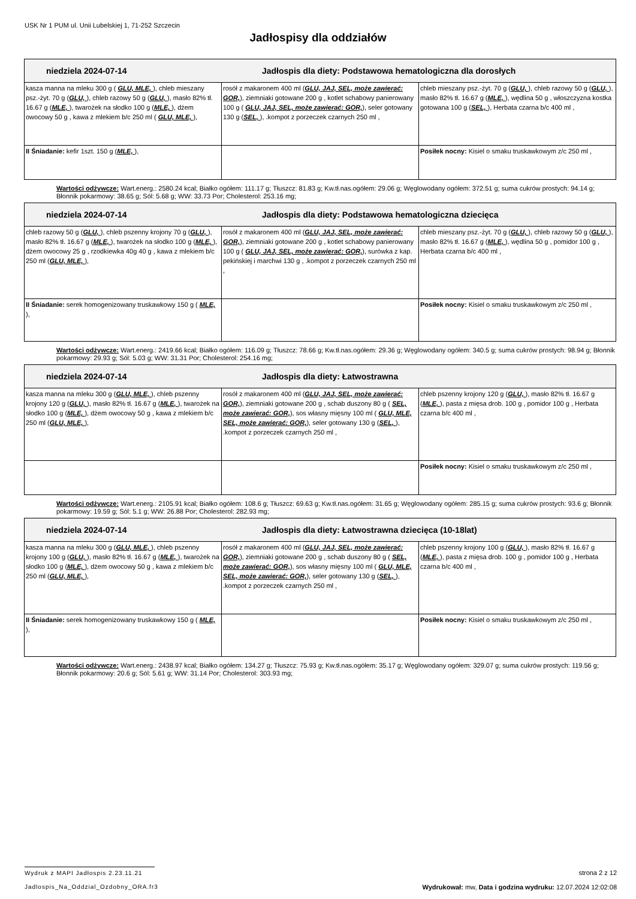USK Nr 1 PUM ul. Unii Lubelskiej 1, 71-252 Szczecin
Jadłospisy dla oddziałów
| niedziela 2024-07-14 Jadłospis dla diety: Podstawowa hematologiczna dla dorosłych | | |
| kasza manna na mleku 300 g ( GLU, MLE, ), chleb mieszany psz.-żyt. 70 g ( GLU, ), chleb razowy 50 g ( GLU, ), masło 82% tł. 16.67 g ( MLE, ), twarożek na słodko 100 g ( MLE, ), dżem owocowy 50 g , kawa z mlekiem b/c 250 ml ( GLU, MLE, ), | rosół z makaronem 400 ml ( GLU, JAJ, SEL, może zawierać: GOR, ), ziemniaki gotowane 200 g , kotlet schabowy panierowany 100 g ( GLU, JAJ, SEL, może zawierać: GOR, ), seler gotowany 130 g ( SEL, ), .kompot z porzeczek czarnych 250 ml , | chleb mieszany psz.-żyt. 70 g ( GLU, ), chleb razowy 50 g ( GLU, ), masło 82% tł. 16.67 g ( MLE, ), wędlina 50 g , włoszczyzna kostka gotowana 100 g ( SEL, ), Herbata czarna b/c 400 ml , |
| II Śniadanie: kefir 1szt. 150 g ( MLE, ), | | Posiłek nocny: Kisiel o smaku truskawkowym z/c 250 ml , |
Wartości odżywcze: Wart.energ.: 2580.24 kcal; Białko ogółem: 111.17 g; Tłuszcz: 81.83 g; Kw.tł.nas.ogółem: 29.06 g; Węglowodany ogółem: 372.51 g; suma cukrów prostych: 94.14 g; Błonnik pokarmowy: 38.65 g; Sól: 5.68 g; WW: 33.73 Por; Cholesterol: 253.16 mg;
| niedziela 2024-07-14 Jadłospis dla diety: Podstawowa hematologiczna dziecięca | | |
| chleb razowy 50 g ( GLU, ), chleb pszenny krojony 70 g ( GLU, ), masło 82% tł. 16.67 g ( MLE, ), twarożek na słodko 100 g ( MLE, ), dżem owocowy 25 g , rzodkiewka 40g 40 g , kawa z mlekiem b/c 250 ml ( GLU, MLE, ), | rosół z makaronem 400 ml ( GLU, JAJ, SEL, może zawierać: GOR, ), ziemniaki gotowane 200 g , kotlet schabowy panierowany 100 g ( GLU, JAJ, SEL, może zawierać: GOR, ), surówka z kap. pekińskiej i marchwi 130 g , .kompot z porzeczek czarnych 250 ml , | chleb mieszany psz.-żyt. 70 g ( GLU, ), chleb razowy 50 g ( GLU, ), masło 82% tł. 16.67 g ( MLE, ), wędlina 50 g , pomidor 100 g , Herbata czarna b/c 400 ml , |
| II Śniadanie: serek homogenizowany truskawkowy 150 g ( MLE, ), | | Posiłek nocny: Kisiel o smaku truskawkowym z/c 250 ml , |
Wartości odżywcze: Wart.energ.: 2419.66 kcal; Białko ogółem: 116.09 g; Tłuszcz: 78.66 g; Kw.tł.nas.ogółem: 29.36 g; Węglowodany ogółem: 340.5 g; suma cukrów prostych: 98.94 g; Błonnik pokarmowy: 29.93 g; Sól: 5.03 g; WW: 31.31 Por; Cholesterol: 254.16 mg;
| niedziela 2024-07-14 Jadłospis dla diety: Łatwostrawna | | |
| kasza manna na mleku 300 g ( GLU, MLE, ), chleb pszenny krojony 120 g ( GLU, ), masło 82% tł. 16.67 g ( MLE, ), twarożek na słodko 100 g ( MLE, ), dżem owocowy 50 g , kawa z mlekiem b/c 250 ml ( GLU, MLE, ), | rosół z makaronem 400 ml ( GLU, JAJ, SEL, może zawierać: GOR, ), ziemniaki gotowane 200 g , schab duszony 80 g ( SEL, może zawierać: GOR, ), sos własny mięsny 100 ml ( GLU, MLE, SEL, może zawierać: GOR, ), seler gotowany 130 g ( SEL, ), .kompot z porzeczek czarnych 250 ml , | chleb pszenny krojony 120 g ( GLU, ), masło 82% tł. 16.67 g ( MLE, ), pasta z mięsa drob. 100 g , pomidor 100 g , Herbata czarna b/c 400 ml , |
| | | Posiłek nocny: Kisiel o smaku truskawkowym z/c 250 ml , |
Wartości odżywcze: Wart.energ.: 2105.91 kcal; Białko ogółem: 108.6 g; Tłuszcz: 69.63 g; Kw.tł.nas.ogółem: 31.65 g; Węglowodany ogółem: 285.15 g; suma cukrów prostych: 93.6 g; Błonnik pokarmowy: 19.59 g; Sól: 5.1 g; WW: 26.88 Por; Cholesterol: 282.93 mg;
| niedziela 2024-07-14 Jadłospis dla diety: Łatwostrawna dziecięca (10-18lat) | | |
| kasza manna na mleku 300 g ( GLU, MLE, ), chleb pszenny krojony 100 g ( GLU, ), masło 82% tł. 16.67 g ( MLE, ), twarożek na słodko 100 g ( MLE, ), dżem owocowy 50 g , kawa z mlekiem b/c 250 ml ( GLU, MLE, ), | rosół z makaronem 400 ml ( GLU, JAJ, SEL, może zawierać: GOR, ), ziemniaki gotowane 200 g , schab duszony 80 g ( SEL, może zawierać: GOR, ), sos własny mięsny 100 ml ( GLU, MLE, SEL, może zawierać: GOR, ), seler gotowany 130 g ( SEL, ), .kompot z porzeczek czarnych 250 ml , | chleb pszenny krojony 100 g ( GLU, ), masło 82% tł. 16.67 g ( MLE, ), pasta z mięsa drob. 100 g , pomidor 100 g , Herbata czarna b/c 400 ml , |
| II Śniadanie: serek homogenizowany truskawkowy 150 g ( MLE, ), | | Posiłek nocny: Kisiel o smaku truskawkowym z/c 250 ml , |
Wartości odżywcze: Wart.energ.: 2438.97 kcal; Białko ogółem: 134.27 g; Tłuszcz: 75.93 g; Kw.tł.nas.ogółem: 35.17 g; Węglowodany ogółem: 329.07 g; suma cukrów prostych: 119.56 g; Błonnik pokarmowy: 20.6 g; Sól: 5.61 g; WW: 31.14 Por; Cholesterol: 303.93 mg;
Wydruk z MAPI Jadłospis 2.23.11.21 strona 2 z 12
Jadlospis_Na_Oddzial_Ozdobny_ORA.fr3 Wydrukował: mw, Data i godzina wydruku: 12.07.2024 12:02:08